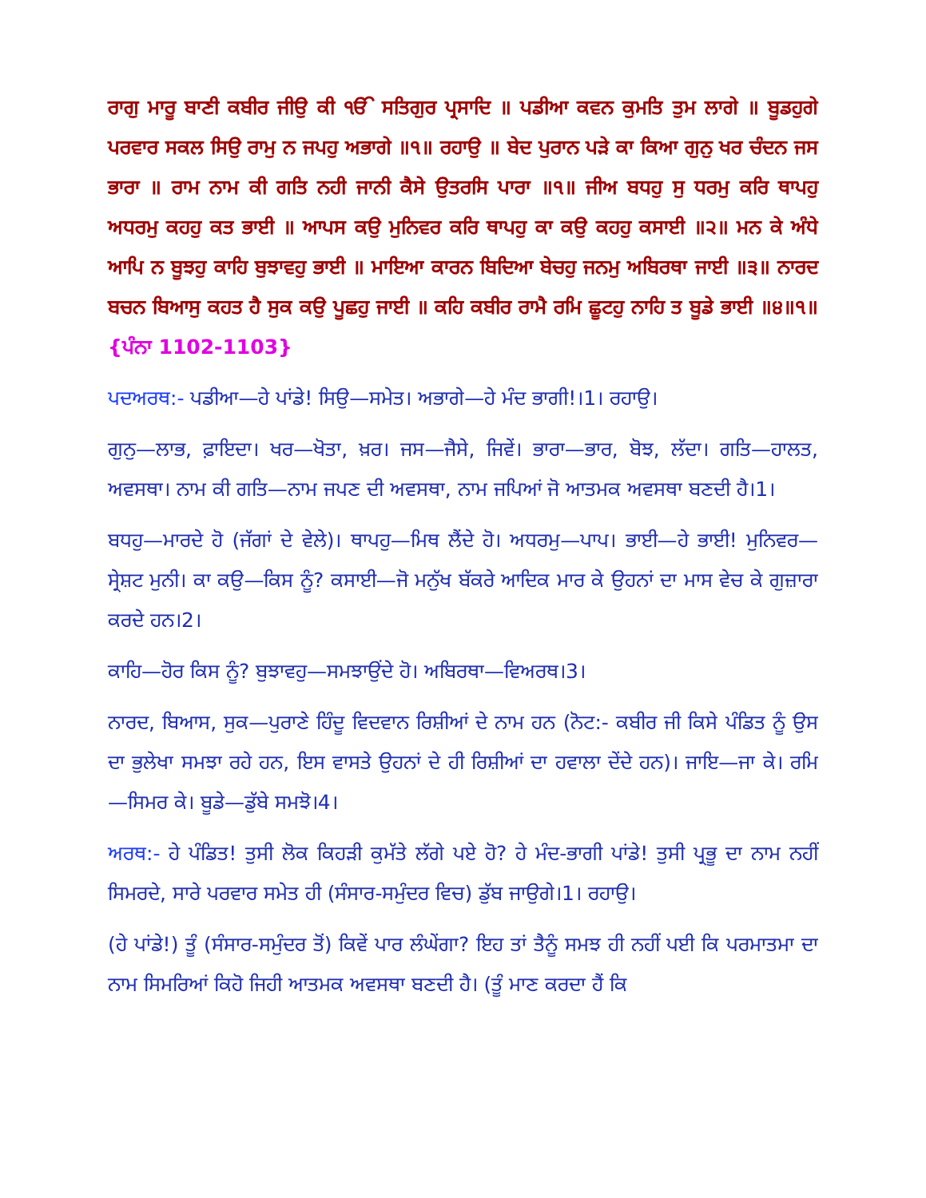ਰਾਗੁ ਮਾਰੂ ਬਾਣੀ ਕਬੀਰ ਜੀਉ ਕੀ ੴ ਸਤਿਗੁਰ ਪ੍ਰਸਾਦਿ ॥ ਪਡੀਆ ਕਵਨ ਕੁਮਤਿ ਤੁਮ ਲਾਗੇ ॥ ਬੂਡਹੁਗੇ ਪਰਵਾਰ ਸਕਲ ਸਿਉ ਰਾਮੁ ਨ ਜਪਹੁ ਅਭਾਗੇ ॥੧॥ ਰਹਾਉ ॥ ਬੇਦ ਪੁਰਾਨ ਪੜੇ ਕਾ ਕਿਆ ਗੁਨੁ ਖਰ ਚੰਦਨ ਜਸ ਭਾਰਾ ॥ ਰਾਮ ਨਾਮ ਕੀ ਗਤਿ ਨਹੀ ਜਾਨੀ ਕੈਸੇ ਉਤਰਸਿ ਪਾਰਾ ॥੧॥ ਜੀਅ ਬਧਹੁ ਸੁ ਧਰਮੁ ਕਰਿ ਥਾਪਹੁ ਅਧਰਮੁ ਕਹਹੁ ਕਤ ਭਾਈ ॥ ਆਪਸ ਕਉ ਮੁਨਿਵਰ ਕਰਿ ਥਾਪਹੁ ਕਾ ਕਉ ਕਹਹੁ ਕਸਾਈ ॥੨॥ ਮਨ ਕੇ ਅੰਧੇ ਆਪਿ ਨ ਬੂਝਹੁ ਕਾਹਿ ਬੁਝਾਵਹੁ ਭਾਈ ॥ ਮਾਇਆ ਕਾਰਨ ਬਿਦਿਆ ਬੇਚਹੁ ਜਨਮੁ ਅਬਿਰਥਾ ਜਾਈ ॥੩॥ ਨਾਰਦ ਬਚਨ ਬਿਆਸੁ ਕਹਤ ਹੈ ਸੁਕ ਕਉ ਪੂਛਹੁ ਜਾਈ ॥ ਕਹਿ ਕਬੀਰ ਰਾਮੈ ਰਮਿ ਛੂਟਹੁ ਨਾਹਿ ਤ ਬੂਡੇ ਭਾਈ ॥੪॥੧॥ {ਪੰਨਾ 1102-1103}
ਪਦਅਰਥ:- ਪਡੀਆ—ਹੇ ਪਾਂਡੇ! ਸਿਉ—ਸਮੇਤ। ਅਭਾਗੇ—ਹੇ ਮੰਦ ਭਾਗੀ!।1। ਰਹਾਉ।
ਗੁਨੁ—ਲਾਭ, ਫ਼ਾਇਦਾ। ਖਰ—ਖੋਤਾ, ਖ਼ਰ। ਜਸ—ਜੈਸੇ, ਜਿਵੇਂ। ਭਾਰਾ—ਭਾਰ, ਬੋਝ, ਲੱਦਾ। ਗਤਿ—ਹਾਲਤ, ਅਵਸਥਾ। ਨਾਮ ਕੀ ਗਤਿ—ਨਾਮ ਜਪਣ ਦੀ ਅਵਸਥਾ, ਨਾਮ ਜਪਿਆਂ ਜੋ ਆਤਮਕ ਅਵਸਥਾ ਬਣਦੀ ਹੈ।1।
ਬਧਹੁ—ਮਾਰਦੇ ਹੋ (ਜੱਗਾਂ ਦੇ ਵੇਲੇ)। ਥਾਪਹੁ—ਮਿਥ ਲੈਂਦੇ ਹੋ। ਅਧਰਮੁ—ਪਾਪ। ਭਾਈ—ਹੇ ਭਾਈ! ਮੁਨਿਵਰ—ਸ੍ਰੇਸ਼ਟ ਮੁਨੀ। ਕਾ ਕਉ—ਕਿਸ ਨੂੰ? ਕਸਾਈ—ਜੋ ਮਨੁੱਖ ਬੱਕਰੇ ਆਦਿਕ ਮਾਰ ਕੇ ਉਹਨਾਂ ਦਾ ਮਾਸ ਵੇਚ ਕੇ ਗੁਜ਼ਾਰਾ ਕਰਦੇ ਹਨ।2।
ਕਾਹਿ—ਹੋਰ ਕਿਸ ਨੂੰ? ਬੁਝਾਵਹੁ—ਸਮਝਾਉਂਦੇ ਹੋ। ਅਬਿਰਥਾ—ਵਿਅਰਥ।3।
ਨਾਰਦ, ਬਿਆਸ, ਸੁਕ—ਪੁਰਾਣੇ ਹਿੰਦੂ ਵਿਦਵਾਨ ਰਿਸ਼ੀਆਂ ਦੇ ਨਾਮ ਹਨ (ਨੋਟ:- ਕਬੀਰ ਜੀ ਕਿਸੇ ਪੰਡਿਤ ਨੂੰ ਉਸ ਦਾ ਭੁਲੇਖਾ ਸਮਝਾ ਰਹੇ ਹਨ, ਇਸ ਵਾਸਤੇ ਉਹਨਾਂ ਦੇ ਹੀ ਰਿਸ਼ੀਆਂ ਦਾ ਹਵਾਲਾ ਦੇਂਦੇ ਹਨ)। ਜਾਇ—ਜਾ ਕੇ। ਰਮਿ—ਸਿਮਰ ਕੇ। ਬੂਡੇ—ਡੁੱਬੇ ਸਮਝੋ।4।
ਅਰਥ:- ਹੇ ਪੰਡਿਤ! ਤੁਸੀ ਲੋਕ ਕਿਹੜੀ ਕੁਮੱਤੇ ਲੱਗੇ ਪਏ ਹੋ? ਹੇ ਮੰਦ-ਭਾਗੀ ਪਾਂਡੇ! ਤੁਸੀ ਪ੍ਰਭੂ ਦਾ ਨਾਮ ਨਹੀਂ ਸਿਮਰਦੇ, ਸਾਰੇ ਪਰਵਾਰ ਸਮੇਤ ਹੀ (ਸੰਸਾਰ-ਸਮੁੰਦਰ ਵਿਚ) ਡੁੱਬ ਜਾਉਗੇ।1। ਰਹਾਉ।
(ਹੇ ਪਾਂਡੇ!) ਤੂੰ (ਸੰਸਾਰ-ਸਮੁੰਦਰ ਤੋਂ) ਕਿਵੇਂ ਪਾਰ ਲੰਘੇਂਗਾ? ਇਹ ਤਾਂ ਤੈਨੂੰ ਸਮਝ ਹੀ ਨਹੀਂ ਪਈ ਕਿ ਪਰਮਾਤਮਾ ਦਾ ਨਾਮ ਸਿਮਰਿਆਂ ਕਿਹੋ ਜਿਹੀ ਆਤਮਕ ਅਵਸਥਾ ਬਣਦੀ ਹੈ। (ਤੂੰ ਮਾਣ ਕਰਦਾ ਹੈਂ ਕਿ